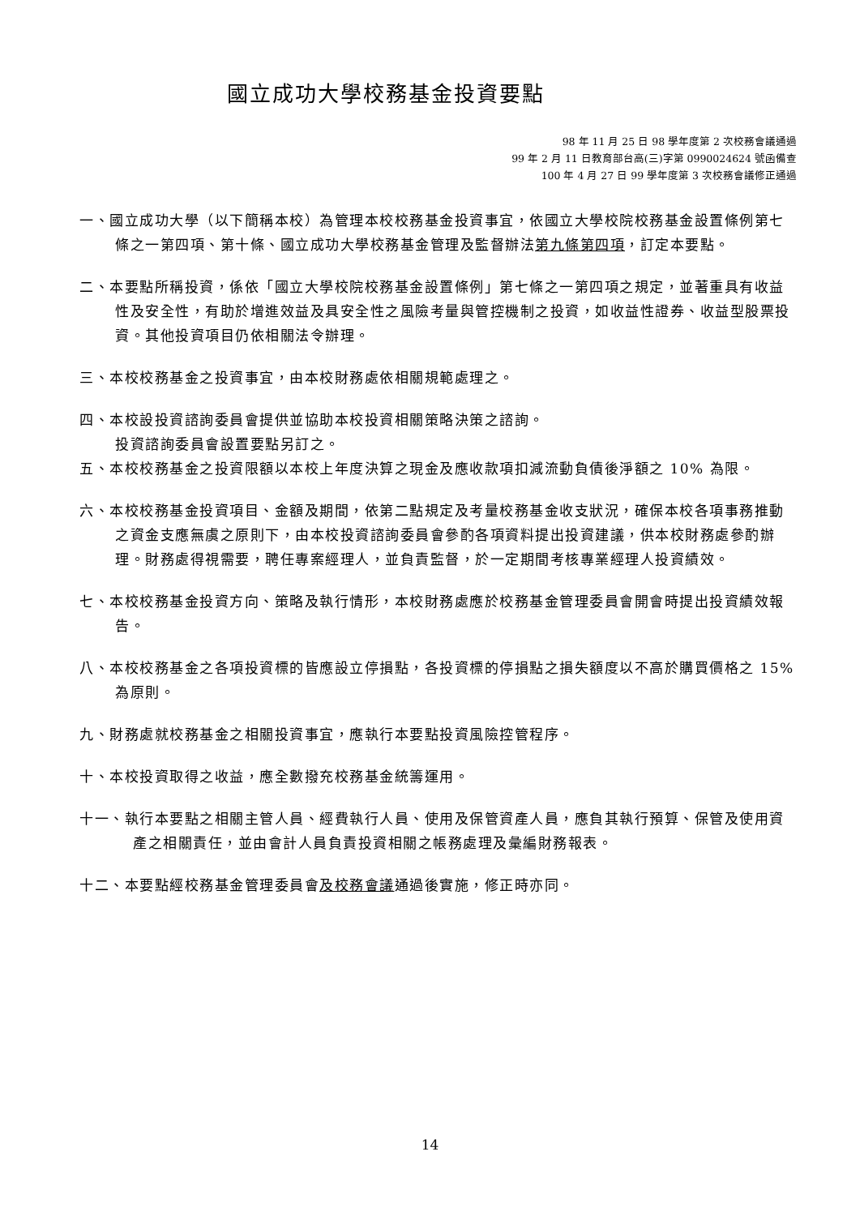國立成功大學校務基金投資要點
98 年 11 月 25 日 98 學年度第 2 次校務會議通過
99 年 2 月 11 日教育部台高(三)字第 0990024624 號函備查
100 年 4 月 27 日 99 學年度第 3 次校務會議修正通過
一、國立成功大學（以下簡稱本校）為管理本校校務基金投資事宜，依國立大學校院校務基金設置條例第七條之一第四項、第十條、國立成功大學校務基金管理及監督辦法第九條第四項，訂定本要點。
二、本要點所稱投資，係依「國立大學校院校務基金設置條例」第七條之一第四項之規定，並著重具有收益性及安全性，有助於增進效益及具安全性之風險考量與管控機制之投資，如收益性證券、收益型股票投資。其他投資項目仍依相關法令辦理。
三、本校校務基金之投資事宜，由本校財務處依相關規範處理之。
四、本校設投資諮詢委員會提供並協助本校投資相關策略決策之諮詢。
投資諮詢委員會設置要點另訂之。
五、本校校務基金之投資限額以本校上年度決算之現金及應收款項扣減流動負債後淨額之 10% 為限。
六、本校校務基金投資項目、金額及期間，依第二點規定及考量校務基金收支狀況，確保本校各項事務推動之資金支應無虞之原則下，由本校投資諮詢委員會參酌各項資料提出投資建議，供本校財務處參酌辦理。財務處得視需要，聘任專案經理人，並負責監督，於一定期間考核專業經理人投資績效。
七、本校校務基金投資方向、策略及執行情形，本校財務處應於校務基金管理委員會開會時提出投資績效報告。
八、本校校務基金之各項投資標的皆應設立停損點，各投資標的停損點之損失額度以不高於購買價格之 15%為原則。
九、財務處就校務基金之相關投資事宜，應執行本要點投資風險控管程序。
十、本校投資取得之收益，應全數撥充校務基金統籌運用。
十一、執行本要點之相關主管人員、經費執行人員、使用及保管資產人員，應負其執行預算、保管及使用資產之相關責任，並由會計人員負責投資相關之帳務處理及彙編財務報表。
十二、本要點經校務基金管理委員會及校務會議通過後實施，修正時亦同。
14